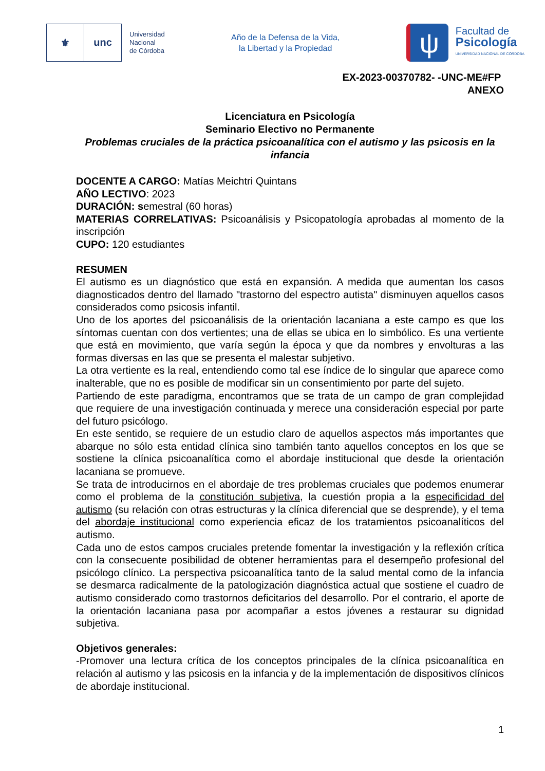⚜ unc
Universidad
Nacional
de Córdoba
Año de la Defensa de la Vida,
la Libertad y la Propiedad
ψ
Facultad de
Psicología
UNIVERSIDAD NACIONAL DE CÓRDOBA
EX-2023-00370782- -UNC-ME#FP
ANEXO
Licenciatura en Psicología
Seminario Electivo no Permanente
Problemas cruciales de la práctica psicoanalítica con el autismo y las psicosis en la infancia
DOCENTE A CARGO: Matías Meichtri Quintans
AÑO LECTIVO: 2023
DURACIÓN: semestral (60 horas)
MATERIAS CORRELATIVAS: Psicoanálisis y Psicopatología aprobadas al momento de la inscripción
CUPO: 120 estudiantes
RESUMEN
El autismo es un diagnóstico que está en expansión. A medida que aumentan los casos diagnosticados dentro del llamado "trastorno del espectro autista" disminuyen aquellos casos considerados como psicosis infantil.
Uno de los aportes del psicoanálisis de la orientación lacaniana a este campo es que los síntomas cuentan con dos vertientes; una de ellas se ubica en lo simbólico. Es una vertiente que está en movimiento, que varía según la época y que da nombres y envolturas a las formas diversas en las que se presenta el malestar subjetivo.
La otra vertiente es la real, entendiendo como tal ese índice de lo singular que aparece como inalterable, que no es posible de modificar sin un consentimiento por parte del sujeto.
Partiendo de este paradigma, encontramos que se trata de un campo de gran complejidad que requiere de una investigación continuada y merece una consideración especial por parte del futuro psicólogo.
En este sentido, se requiere de un estudio claro de aquellos aspectos más importantes que abarque no sólo esta entidad clínica sino también tanto aquellos conceptos en los que se sostiene la clínica psicoanalítica como el abordaje institucional que desde la orientación lacaniana se promueve.
Se trata de introducirnos en el abordaje de tres problemas cruciales que podemos enumerar como el problema de la constitución subjetiva, la cuestión propia a la especificidad del autismo (su relación con otras estructuras y la clínica diferencial que se desprende), y el tema del abordaje institucional como experiencia eficaz de los tratamientos psicoanalíticos del autismo.
Cada uno de estos campos cruciales pretende fomentar la investigación y la reflexión crítica con la consecuente posibilidad de obtener herramientas para el desempeño profesional del psicólogo clínico. La perspectiva psicoanalítica tanto de la salud mental como de la infancia se desmarca radicalmente de la patologización diagnóstica actual que sostiene el cuadro de autismo considerado como trastornos deficitarios del desarrollo. Por el contrario, el aporte de la orientación lacaniana pasa por acompañar a estos jóvenes a restaurar su dignidad subjetiva.
Objetivos generales:
-Promover una lectura crítica de los conceptos principales de la clínica psicoanalítica en relación al autismo y las psicosis en la infancia y de la implementación de dispositivos clínicos de abordaje institucional.
1